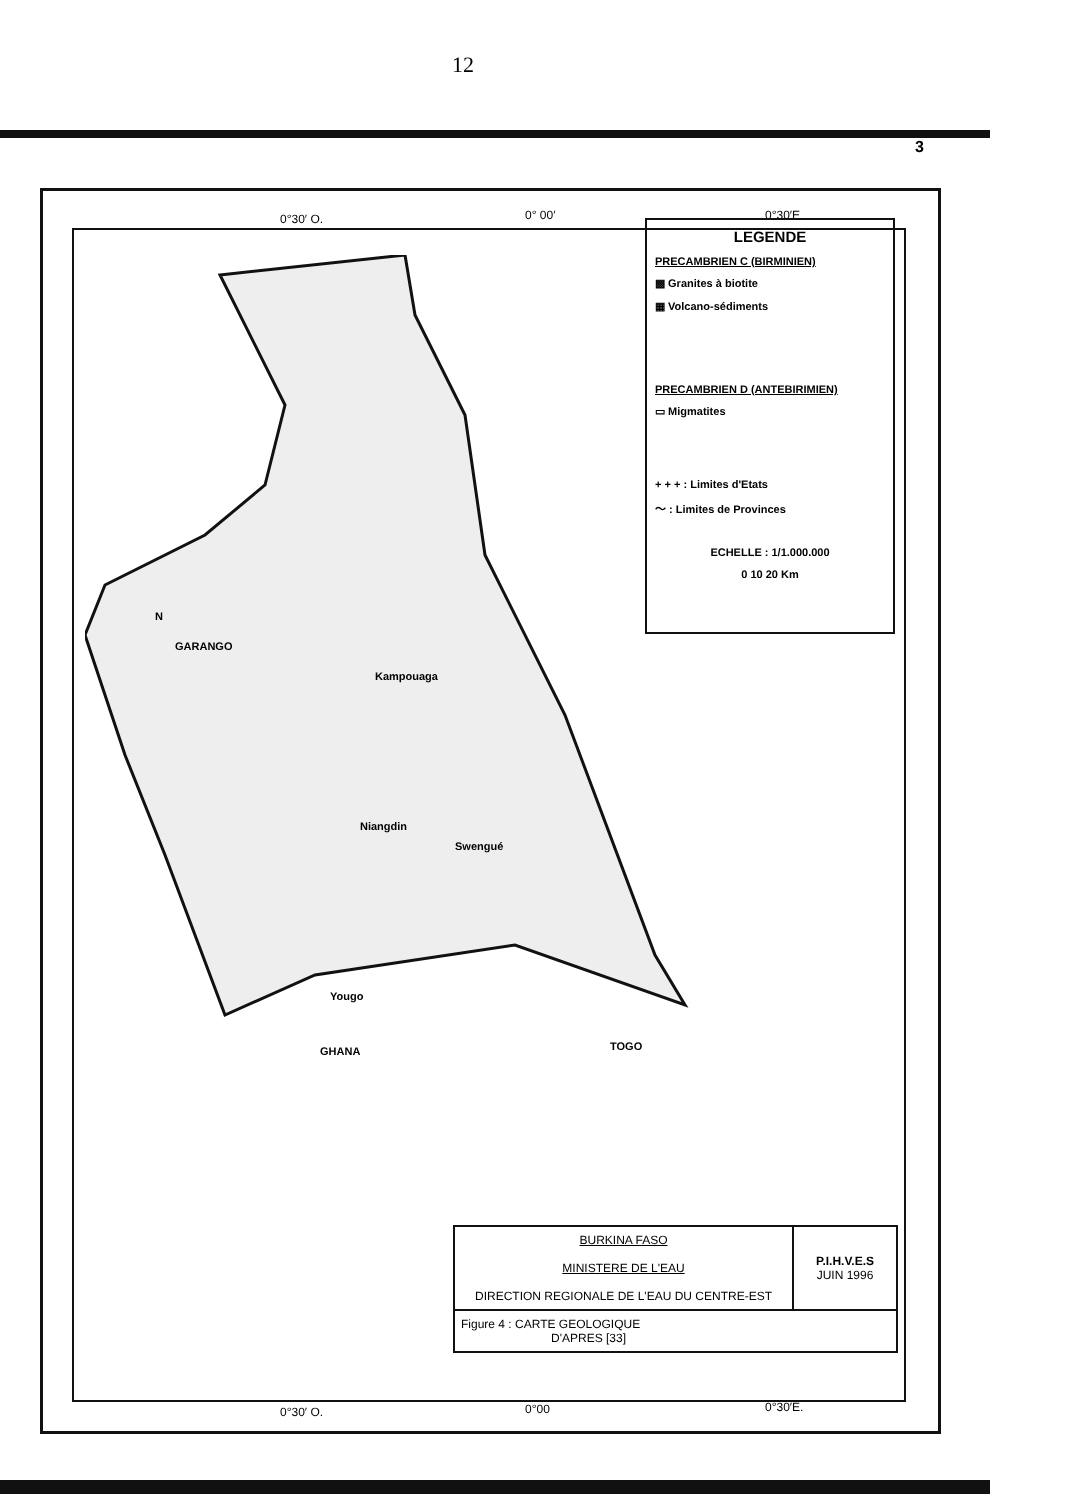12
3
0°30′ O. 0° 00′ 0°30′E
LEGENDE
PRECAMBRIEN C (BIRMINIEN)
▩ Granites à biotite
▦ Volcano-sédiments
PRECAMBRIEN D (ANTEBIRIMIEN)
▭ Migmatites
+ + + : Limites d'Etats
〜 : Limites de Provinces
ECHELLE : 1/1.000.000
0 10 20 Km
N
GARANGO
Kampouaga
Niangdin
Swengué
Yougo
GHANA TOGO
| BURKINA FASO MINISTERE DE L'EAU DIRECTION REGIONALE DE L'EAU DU CENTRE-EST | P.I.H.V.E.S JUIN 1996 |
| Figure 4 : CARTE GEOLOGIQUE D'APRES [33] | |
0°30′ O. 0°00 0°30′E.